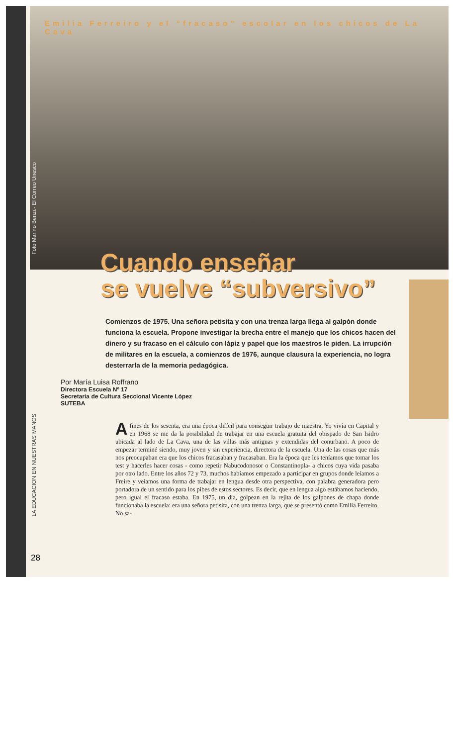Emilia Ferreiro y el “fracaso” escolar en los chicos de La Cava
Foto Marino Benzi.- El Correo Unesco
Cuando enseñar
se vuelve “subversivo”
Comienzos de 1975. Una señora petisita y con una trenza larga llega al galpón donde funciona la escuela. Propone investigar la brecha entre el manejo que los chicos hacen del dinero y su fracaso en el cálculo con lápiz y papel que los maestros le piden. La irrupción de militares en la escuela, a comienzos de 1976, aunque clausura la experiencia, no logra desterrarla de la memoria pedagógica.
Por María Luisa Roffrano
Directora Escuela Nº 17
Secretaria de Cultura Seccional Vicente López
SUTEBA
Afines de los sesenta, era una época difícil para conseguir trabajo de maestra. Yo vivía en Capital y en 1968 se me da la posibilidad de trabajar en una escuela gratuita del obispado de San Isidro ubicada al lado de La Cava, una de las villas más antiguas y extendidas del conurbano. A poco de empezar terminé siendo, muy joven y sin experiencia, directora de la escuela. Una de las cosas que más nos preocupaban era que los chicos fracasaban y fracasaban. Era la época que les teníamos que tomar los test y hacerles hacer cosas - como repetir Nabucodonosor o Constantinopla- a chicos cuya vida pasaba por otro lado. Entre los años 72 y 73, muchos habíamos empezado a participar en grupos donde leíamos a Freire y veíamos una forma de trabajar en lengua desde otra perspectiva, con palabra generadora pero portadora de un sentido para los pibes de estos sectores. Es decir, que en lengua algo estábamos haciendo, pero igual el fracaso estaba. En 1975, un día, golpean en la rejita de los galpones de chapa donde funcionaba la escuela: era una señora petisita, con una trenza larga, que se presentó como Emilia Ferreiro. No sa-
LA EDUCACION EN NUESTRAS MANOS
28